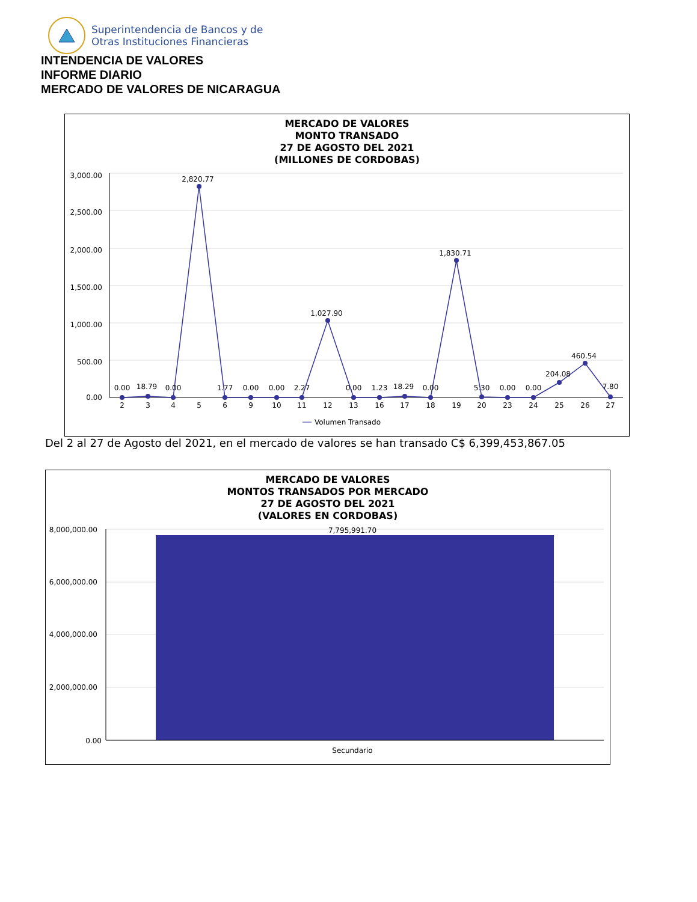Superintendencia de Bancos y de
Otras Instituciones Financieras
INTENDENCIA DE VALORES
INFORME DIARIO
MERCADO DE VALORES DE NICARAGUA
MERCADO DE VALORES
MONTO TRANSADO
27 DE AGOSTO DEL 2021
(MILLONES DE CORDOBAS)
3,000.00
2,500.00
2,000.00
1,500.00
1,000.00
500.00
0.00
0.00
18.79
0.00
2,820.77
1.77
0.00
0.00
2.27
1,027.90
0.00
1.23
18.29
0.00
1,830.71
5.30
0.00
0.00
204.08
460.54
7.80
2
3
4
5
6
9
10
11
12
13
16
17
18
19
20
23
24
25
26
27
Volumen Transado
Del 2 al 27 de Agosto del 2021, en el mercado de valores se han transado C$ 6,399,453,867.05
MERCADO DE VALORES
MONTOS TRANSADOS POR MERCADO
27 DE AGOSTO DEL 2021
(VALORES EN CORDOBAS)
8,000,000.00
6,000,000.00
4,000,000.00
2,000,000.00
0.00
7,795,991.70
Secundario